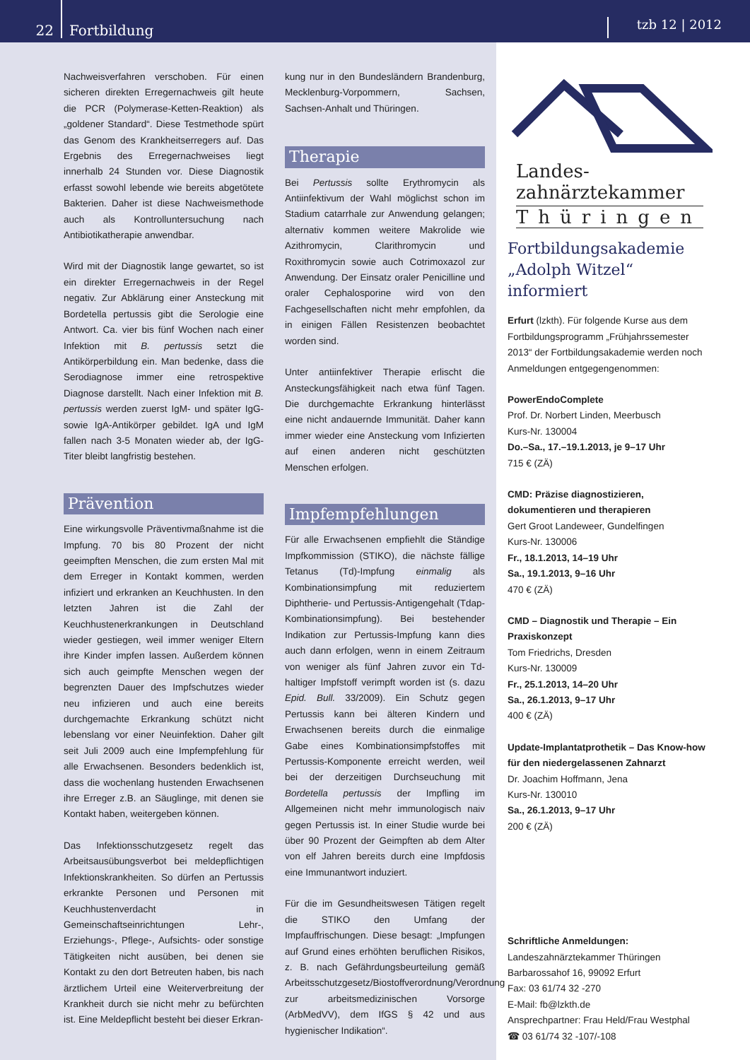22
Fortbildung
tzb 12 | 2012
Nachweisverfahren verschoben. Für einen sicheren direkten Erregernachweis gilt heute die PCR (Polymerase-Ketten-Reaktion) als „goldener Standard“. Diese Testmethode spürt das Genom des Krankheitserregers auf. Das Ergebnis des Erregernachweises liegt innerhalb 24 Stunden vor. Diese Diagnostik erfasst sowohl lebende wie bereits abgetötete Bakterien. Daher ist diese Nachweismethode auch als Kontrolluntersuchung nach Antibiotikatherapie anwendbar.
Wird mit der Diagnostik lange gewartet, so ist ein direkter Erregernachweis in der Regel negativ. Zur Abklärung einer Ansteckung mit Bordetella pertussis gibt die Serologie eine Antwort. Ca. vier bis fünf Wochen nach einer Infektion mit B. pertussis setzt die Antikörperbildung ein. Man bedenke, dass die Serodiagnose immer eine retrospektive Diagnose darstellt. Nach einer Infektion mit B. pertussis werden zuerst IgM- und später IgG- sowie IgA-Antikörper gebildet. IgA und IgM fallen nach 3-5 Monaten wieder ab, der IgG-Titer bleibt langfristig bestehen.
Prävention
Eine wirkungsvolle Präventivmaßnahme ist die Impfung. 70 bis 80 Prozent der nicht geeimpften Menschen, die zum ersten Mal mit dem Erreger in Kontakt kommen, werden infiziert und erkranken an Keuchhusten. In den letzten Jahren ist die Zahl der Keuchhustenerkrankungen in Deutschland wieder gestiegen, weil immer weniger Eltern ihre Kinder impfen lassen. Außerdem können sich auch geimpfte Menschen wegen der begrenzten Dauer des Impfschutzes wieder neu infizieren und auch eine bereits durchgemachte Erkrankung schützt nicht lebenslang vor einer Neuinfektion. Daher gilt seit Juli 2009 auch eine Impfempfehlung für alle Erwachsenen. Besonders bedenklich ist, dass die wochenlang hustenden Erwachsenen ihre Erreger z.B. an Säuglinge, mit denen sie Kontakt haben, weitergeben können.
Das Infektionsschutzgesetz regelt das Arbeitsausübungsverbot bei meldepflichtigen Infektionskrankheiten. So dürfen an Pertussis erkrankte Personen und Personen mit Keuchhustenverdacht in Gemeinschaftseinrichtungen Lehr-, Erziehungs-, Pflege-, Aufsichts- oder sonstige Tätigkeiten nicht ausüben, bei denen sie Kontakt zu den dort Betreuten haben, bis nach ärztlichem Urteil eine Weiterverbreitung der Krankheit durch sie nicht mehr zu befürchten ist. Eine Meldepflicht besteht bei dieser Erkran-
kung nur in den Bundesländern Brandenburg, Mecklenburg-Vorpommern, Sachsen, Sachsen-Anhalt und Thüringen.
Therapie
Bei Pertussis sollte Erythromycin als Antiinfektivum der Wahl möglichst schon im Stadium catarrhale zur Anwendung gelangen; alternativ kommen weitere Makrolide wie Azithromycin, Clarithromycin und Roxithromycin sowie auch Cotrimoxazol zur Anwendung. Der Einsatz oraler Penicilline und oraler Cephalosporine wird von den Fachgesellschaften nicht mehr empfohlen, da in einigen Fällen Resistenzen beobachtet worden sind.
Unter antiinfektiver Therapie erlischt die Ansteckungsfähigkeit nach etwa fünf Tagen. Die durchgemachte Erkrankung hinterlässt eine nicht andauernde Immunität. Daher kann immer wieder eine Ansteckung vom Infizierten auf einen anderen nicht geschützten Menschen erfolgen.
Impfempfehlungen
Für alle Erwachsenen empfiehlt die Ständige Impfkommission (STIKO), die nächste fällige Tetanus (Td)-Impfung einmalig als Kombinationsimpfung mit reduziertem Diphtherie- und Pertussis-Antigengehalt (Tdap-Kombinationsimpfung). Bei bestehender Indikation zur Pertussis-Impfung kann dies auch dann erfolgen, wenn in einem Zeitraum von weniger als fünf Jahren zuvor ein Td-haltiger Impfstoff verimpft worden ist (s. dazu Epid. Bull. 33/2009). Ein Schutz gegen Pertussis kann bei älteren Kindern und Erwachsenen bereits durch die einmalige Gabe eines Kombinationsimpfstoffes mit Pertussis-Komponente erreicht werden, weil bei der derzeitigen Durchseuchung mit Bordetella pertussis der Impfling im Allgemeinen nicht mehr immunologisch naiv gegen Pertussis ist. In einer Studie wurde bei über 90 Prozent der Geimpften ab dem Alter von elf Jahren bereits durch eine Impfdosis eine Immunantwort induziert.
Für die im Gesundheitswesen Tätigen regelt die STIKO den Umfang der Impfauffrischungen. Diese besagt: „Impfungen auf Grund eines erhöhten beruflichen Risikos, z. B. nach Gefährdungsbeurteilung gemäß Arbeitsschutzgesetz/Biostoffverordnung/Verordnung zur arbeitsmedizinischen Vorsorge (ArbMedVV), dem IfGS § 42 und aus hygienischer Indikation“.
Landes-
zahnärztekammer
Thüringen
Fortbildungsakademie „Adolph Witzel“ informiert
Erfurt (lzkth). Für folgende Kurse aus dem Fortbildungsprogramm „Frühjahrssemester 2013“ der Fortbildungsakademie werden noch Anmeldungen entgegengenommen:
PowerEndoComplete
Prof. Dr. Norbert Linden, Meerbusch
Kurs-Nr. 130004
Do.–Sa., 17.–19.1.2013, je 9–17 Uhr
715 € (ZÄ)
CMD: Präzise diagnostizieren, dokumentieren und therapieren
Gert Groot Landeweer, Gundelfingen
Kurs-Nr. 130006
Fr., 18.1.2013, 14–19 Uhr
Sa., 19.1.2013, 9–16 Uhr
470 € (ZÄ)
CMD – Diagnostik und Therapie – Ein Praxiskonzept
Tom Friedrichs, Dresden
Kurs-Nr. 130009
Fr., 25.1.2013, 14–20 Uhr
Sa., 26.1.2013, 9–17 Uhr
400 € (ZÄ)
Update-Implantatprothetik – Das Know-how für den niedergelassenen Zahnarzt
Dr. Joachim Hoffmann, Jena
Kurs-Nr. 130010
Sa., 26.1.2013, 9–17 Uhr
200 € (ZÄ)
Schriftliche Anmeldungen:
Landeszahnärztekammer Thüringen
Barbarossahof 16, 99092 Erfurt
Fax: 03 61/74 32 -270
E-Mail: fb@lzkth.de
Ansprechpartner: Frau Held/Frau Westphal
☎ 03 61/74 32 -107/-108